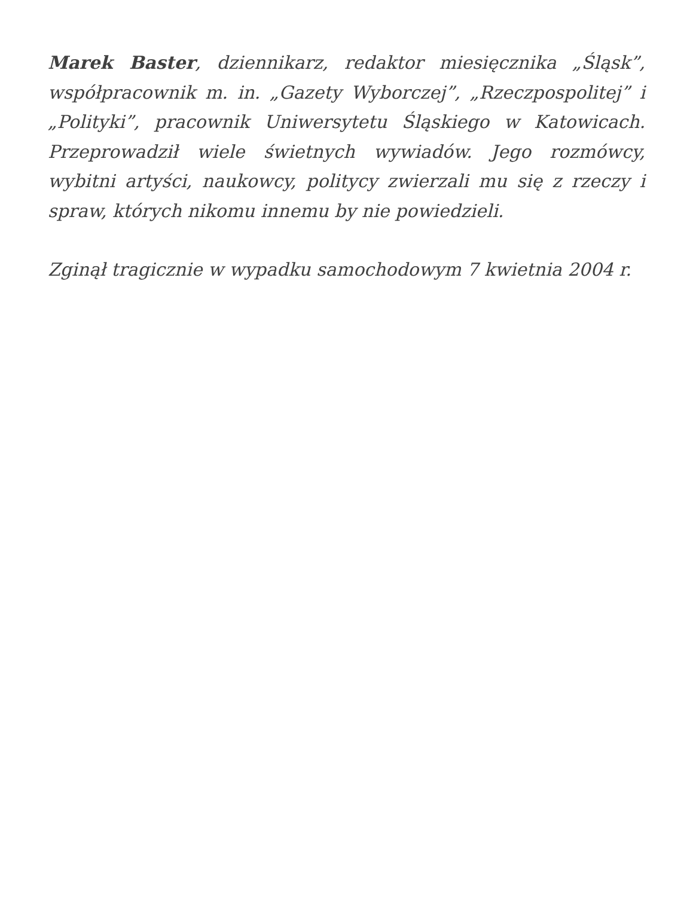Marek Baster, dziennikarz, redaktor miesięcznika „Śląsk”, współpracownik m. in. „Gazety Wyborczej”, „Rzeczpospolitej” i „Polityki”, pracownik Uniwersytetu Śląskiego w Katowicach. Przeprowadził wiele świetnych wywiadów. Jego rozmówcy, wybitni artyści, naukowcy, politycy zwierzali mu się z rzeczy i spraw, których nikomu innemu by nie powiedzieli.
Zginął tragicznie w wypadku samochodowym 7 kwietnia 2004 r.